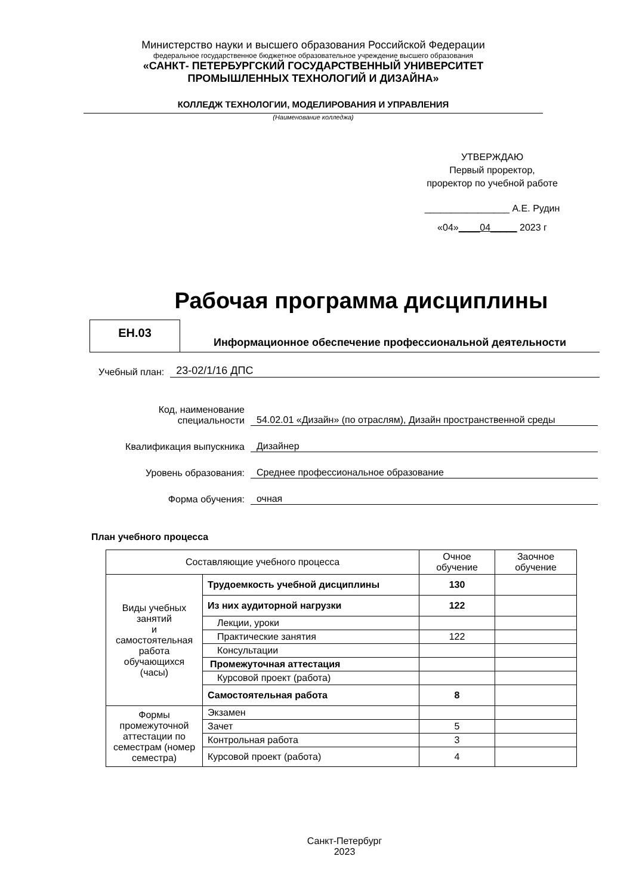Министерство науки и высшего образования Российской Федерации
федеральное государственное бюджетное образовательное учреждение высшего образования
«САНКТ- ПЕТЕРБУРГСКИЙ ГОСУДАРСТВЕННЫЙ УНИВЕРСИТЕТ
ПРОМЫШЛЕННЫХ ТЕХНОЛОГИЙ И ДИЗАЙНА»
КОЛЛЕДЖ ТЕХНОЛОГИИ, МОДЕЛИРОВАНИЯ И УПРАВЛЕНИЯ
(Наименование колледжа)
УТВЕРЖДАЮ
Первый проректор,
проректор по учебной работе
________________ А.Е. Рудин
«04»____04_____ 2023 г
Рабочая программа дисциплины
ЕН.03
Информационное обеспечение профессиональной деятельности
Учебный план: 23-02/1/16 ДПС
Код, наименование
специальности 54.02.01 «Дизайн» (по отраслям), Дизайн пространственной среды
Квалификация выпускника Дизайнер
Уровень образования: Среднее профессиональное образование
Форма обучения: очная
План учебного процесса
| Составляющие учебного процесса | | Очное обучение | Заочное обучение |
| Виды учебных занятий и самостоятельная работа обучающихся (часы) | Трудоемкость учебной дисциплины | 130 | |
| | Из них аудиторной нагрузки | 122 | |
| | Лекции, уроки | | |
| | Практические занятия | 122 | |
| | Консультации | | |
| | Промежуточная аттестация | | |
| | Курсовой проект (работа) | | |
| | Самостоятельная работа | 8 | |
| Формы промежуточной аттестации по семестрам (номер семестра) | Экзамен | | |
| | Зачет | 5 | |
| | Контрольная работа | 3 | |
| | Курсовой проект (работа) | 4 | |
Санкт-Петербург
2023